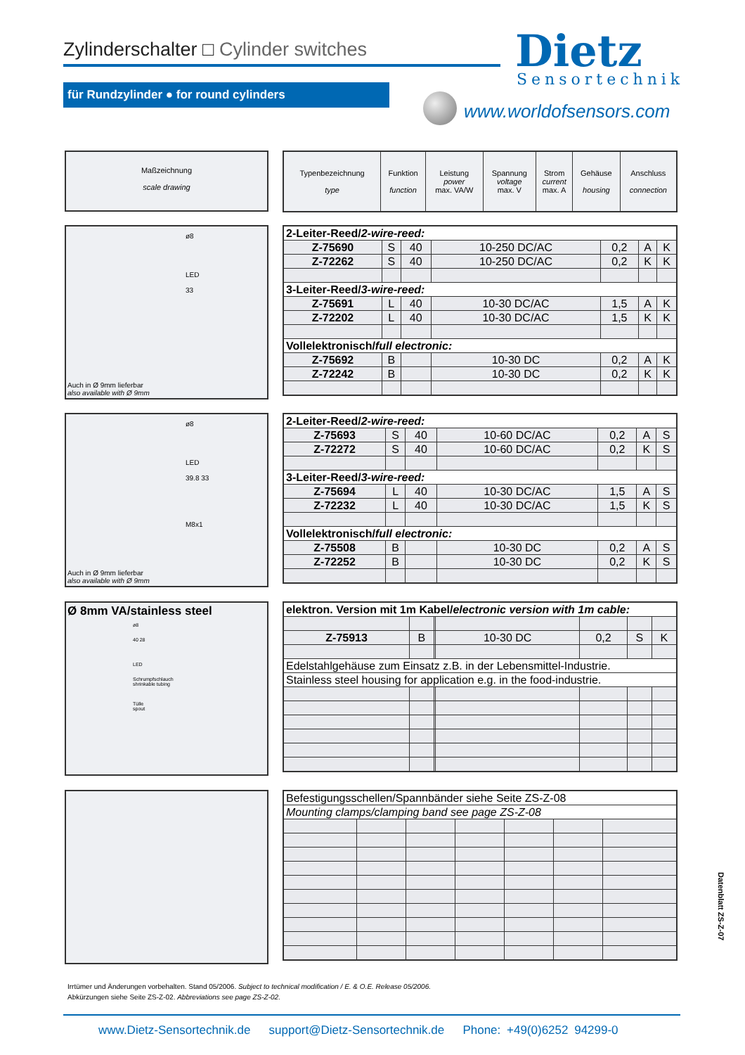Zylinderschalter □ Cylinder switches
Dietz
Sensortechnik
für Rundzylinder ● for round cylinders
www.worldofsensors.com
Maßzeichnung
scale drawing
| Typenbezeichnung type | Funktion function | Leistung power max. VA/W | Spannung voltage max. V | Strom current max. A | Gehäuse housing | Anschluss connection |
| --- | --- | --- | --- | --- | --- | --- |
ø8
LED
33
Auch in Ø 9mm lieferbar
also available with Ø 9mm
| 2-Leiter-Reed/ 2-wire-reed: | | | | | | |
| Z-75690 | S | 40 | 10-250 DC/AC | 0,2 | A | K |
| Z-72262 | S | 40 | 10-250 DC/AC | 0,2 | K | K |
| 3-Leiter-Reed/ 3-wire-reed: | | | | | | |
| Z-75691 | L | 40 | 10-30 DC/AC | 1,5 | A | K |
| Z-72202 | L | 40 | 10-30 DC/AC | 1,5 | K | K |
| Vollelektronisch/ full electronic: | | | | | | |
| Z-75692 | B | | 10-30 DC | 0,2 | A | K |
| Z-72242 | B | | 10-30 DC | 0,2 | K | K |
ø8
LED
39.8 33
M8x1
Auch in Ø 9mm lieferbar
also available with Ø 9mm
| 2-Leiter-Reed/ 2-wire-reed: | | | | | | |
| Z-75693 | S | 40 | 10-60 DC/AC | 0,2 | A | S |
| Z-72272 | S | 40 | 10-60 DC/AC | 0,2 | K | S |
| 3-Leiter-Reed/ 3-wire-reed: | | | | | | |
| Z-75694 | L | 40 | 10-30 DC/AC | 1,5 | A | S |
| Z-72232 | L | 40 | 10-30 DC/AC | 1,5 | K | S |
| Vollelektronisch/ full electronic: | | | | | | |
| Z-75508 | B | | 10-30 DC | 0,2 | A | S |
| Z-72252 | B | | 10-30 DC | 0,2 | K | S |
Ø 8mm VA/stainless steel
ø8
40 28
LED
Schrumpfschlauch
shrinkable tubing
Tülle
spout
| elektron. Version mit 1m Kabel/ electronic version with 1m cable: | | | | | | |
| Z-75913 | B | | 10-30 DC | 0,2 | S | K |
| Edelstahlgehäuse zum Einsatz z.B. in der Lebensmittel-Industrie. | | | | | | |
| Stainless steel housing for application e.g. in the food-industrie. | | | | | | |
| Befestigungsschellen/Spannbänder siehe Seite ZS-Z-08 | | | | | | |
| Mounting clamps/clamping band see page ZS-Z-08 | | | | | | |
Datenblatt ZS-Z-07
Irrtümer und Änderungen vorbehalten. Stand 05/2006. Subject to technical modification / E. & O.E. Release 05/2006.
Abkürzungen siehe Seite ZS-Z-02. Abbreviations see page ZS-Z-02.
www.Dietz-Sensortechnik.de support@Dietz-Sensortechnik.de Phone: +49(0)6252 94299-0